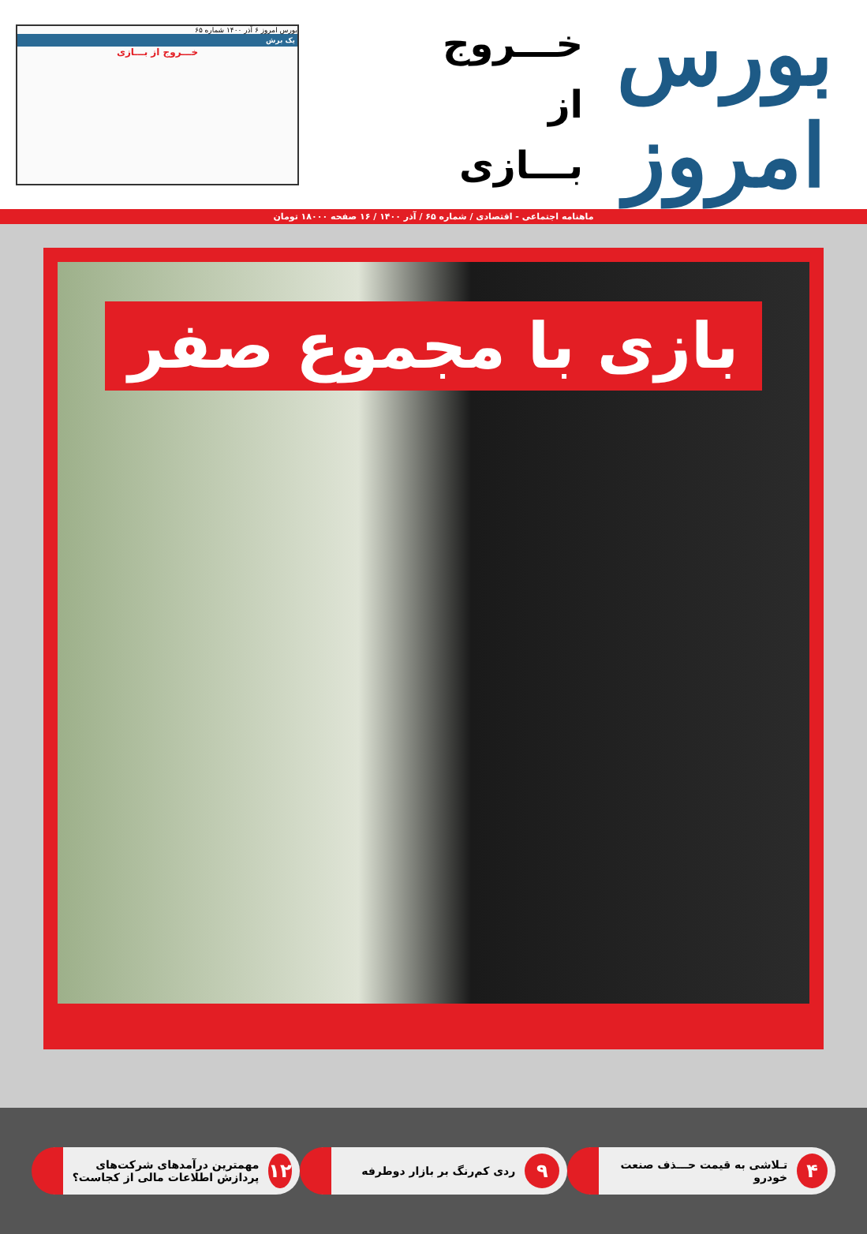بورس امروز
خـــروج از
بـــازی
بورس امروز ۶ آذر ۱۴۰۰ شماره ۶۵
یک برش
خـــروج از بـــازی
ماهنامه اجتماعی - اقتصادی / شماره ۶۵ / آذر ۱۴۰۰ / ۱۶ صفحه ۱۸۰۰۰ تومان
بازی با مجموع صفر
۴
تـلاشی به قیمت حـــذف صنعت خودرو
۹
ردی کم‌رنگ بر بازار دوطرفه
۱۲
مهمترین درآمدهای شرکت‌های پردازش اطلاعات مالی از کجاست؟